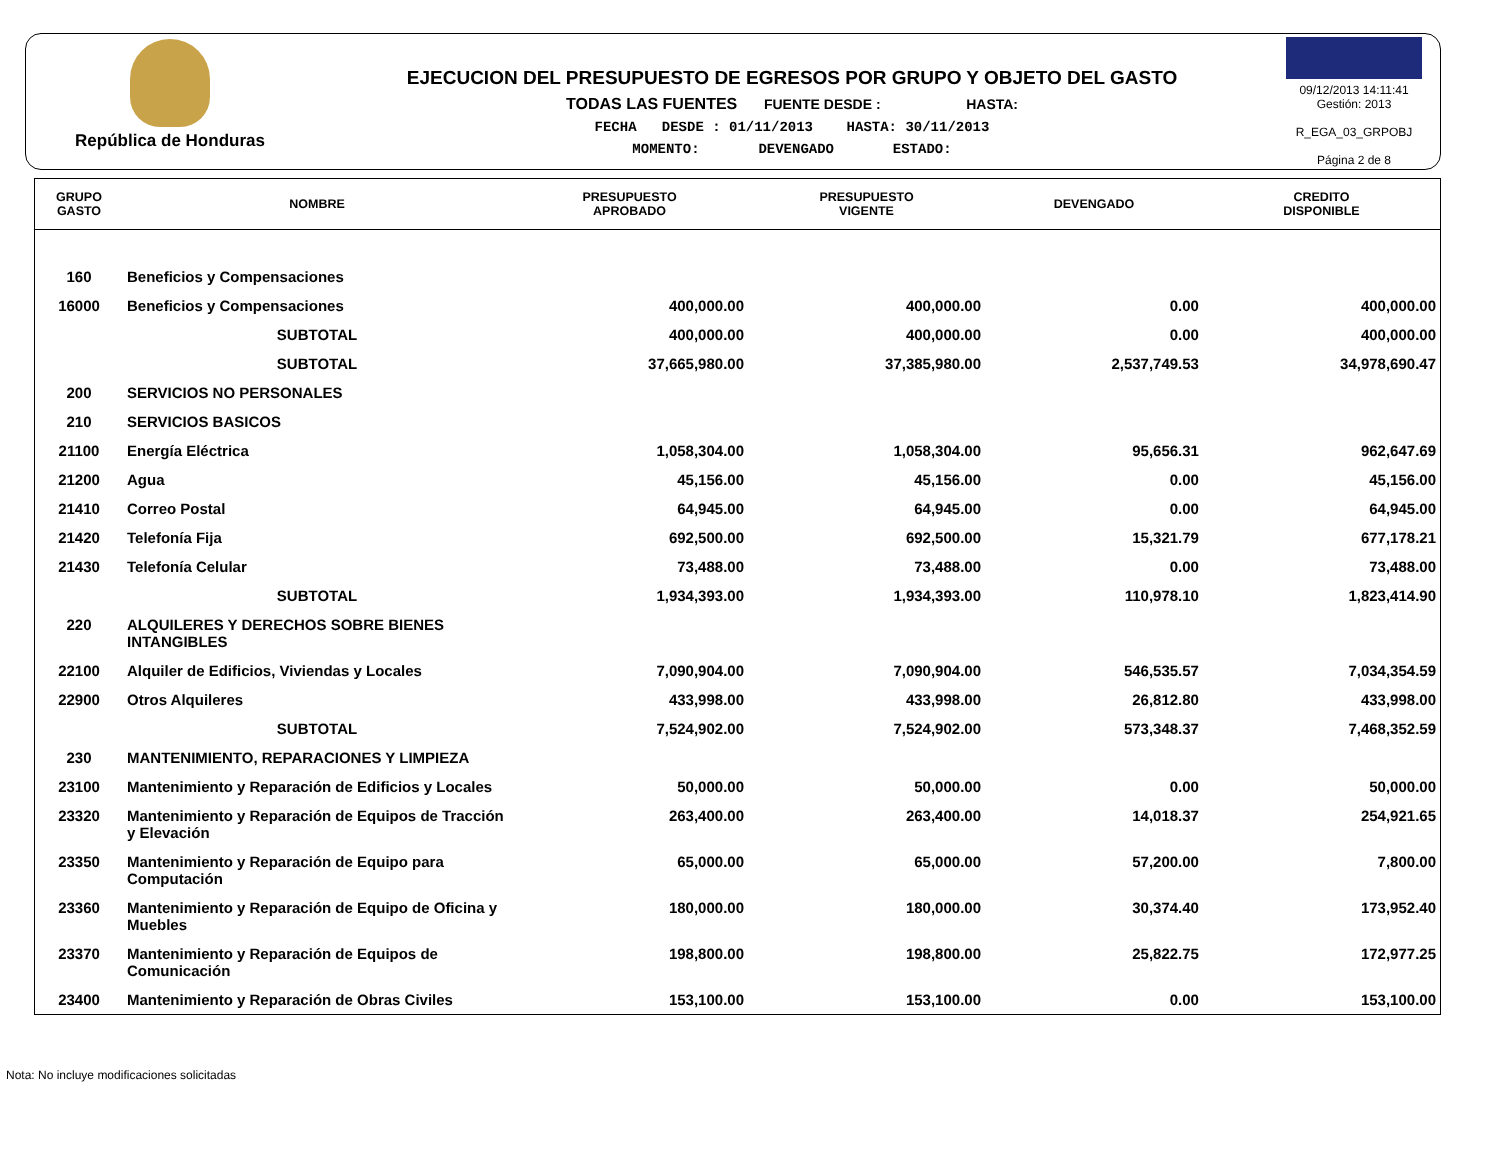República de Honduras
EJECUCION DEL PRESUPUESTO DE EGRESOS POR GRUPO Y OBJETO DEL GASTO
TODAS LAS FUENTES FUENTE DESDE : HASTA:
FECHA DESDE : 01/11/2013 HASTA: 30/11/2013
MOMENTO: DEVENGADO ESTADO:
09/12/2013 14:11:41
Gestión: 2013
R_EGA_03_GRPOBJ
Página 2 de 8
| GRUPO GASTO | NOMBRE | PRESUPUESTO APROBADO | PRESUPUESTO VIGENTE | DEVENGADO | CREDITO DISPONIBLE |
| --- | --- | --- | --- | --- | --- |
| 160 | Beneficios y Compensaciones | | | | |
| 16000 | Beneficios y Compensaciones | 400,000.00 | 400,000.00 | 0.00 | 400,000.00 |
| | SUBTOTAL | 400,000.00 | 400,000.00 | 0.00 | 400,000.00 |
| | SUBTOTAL | 37,665,980.00 | 37,385,980.00 | 2,537,749.53 | 34,978,690.47 |
| 200 | SERVICIOS NO PERSONALES | | | | |
| 210 | SERVICIOS BASICOS | | | | |
| 21100 | Energía Eléctrica | 1,058,304.00 | 1,058,304.00 | 95,656.31 | 962,647.69 |
| 21200 | Agua | 45,156.00 | 45,156.00 | 0.00 | 45,156.00 |
| 21410 | Correo Postal | 64,945.00 | 64,945.00 | 0.00 | 64,945.00 |
| 21420 | Telefonía Fija | 692,500.00 | 692,500.00 | 15,321.79 | 677,178.21 |
| 21430 | Telefonía Celular | 73,488.00 | 73,488.00 | 0.00 | 73,488.00 |
| | SUBTOTAL | 1,934,393.00 | 1,934,393.00 | 110,978.10 | 1,823,414.90 |
| 220 | ALQUILERES Y DERECHOS SOBRE BIENES INTANGIBLES | | | | |
| 22100 | Alquiler de Edificios, Viviendas y Locales | 7,090,904.00 | 7,090,904.00 | 546,535.57 | 7,034,354.59 |
| 22900 | Otros Alquileres | 433,998.00 | 433,998.00 | 26,812.80 | 433,998.00 |
| | SUBTOTAL | 7,524,902.00 | 7,524,902.00 | 573,348.37 | 7,468,352.59 |
| 230 | MANTENIMIENTO, REPARACIONES Y LIMPIEZA | | | | |
| 23100 | Mantenimiento y Reparación de Edificios y Locales | 50,000.00 | 50,000.00 | 0.00 | 50,000.00 |
| 23320 | Mantenimiento y Reparación de Equipos de Tracción y Elevación | 263,400.00 | 263,400.00 | 14,018.37 | 254,921.65 |
| 23350 | Mantenimiento y Reparación de Equipo para Computación | 65,000.00 | 65,000.00 | 57,200.00 | 7,800.00 |
| 23360 | Mantenimiento y Reparación de Equipo de Oficina y Muebles | 180,000.00 | 180,000.00 | 30,374.40 | 173,952.40 |
| 23370 | Mantenimiento y Reparación de Equipos de Comunicación | 198,800.00 | 198,800.00 | 25,822.75 | 172,977.25 |
| 23400 | Mantenimiento y Reparación de Obras Civiles | 153,100.00 | 153,100.00 | 0.00 | 153,100.00 |
Nota: No incluye modificaciones solicitadas